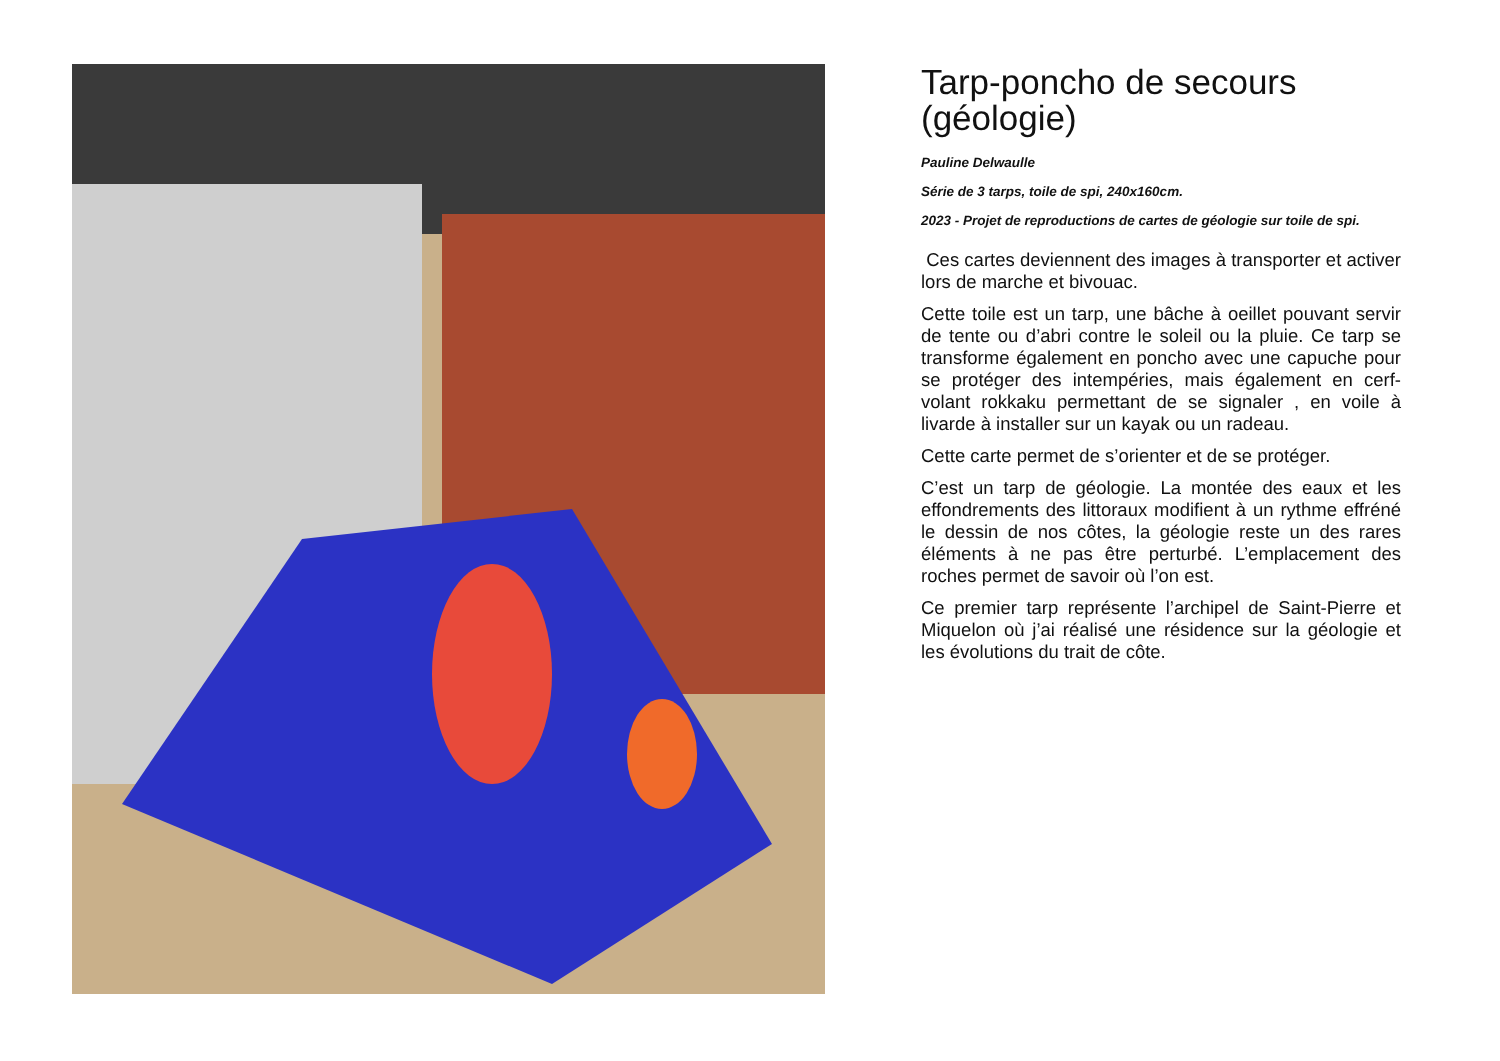Tarp-poncho de secours (géologie)
Pauline Delwaulle
Série de 3 tarps, toile de spi, 240x160cm.
2023 - Projet de reproductions de cartes de géologie sur toile de spi.
Ces cartes deviennent des images à transporter et activer lors de marche et bivouac.
Cette toile est un tarp, une bâche à oeillet pouvant servir de tente ou d’abri contre le soleil ou la pluie. Ce tarp se transforme également en poncho avec une capuche pour se protéger des intempéries, mais également en cerf-volant rokkaku permettant de se signaler , en voile à livarde à installer sur un kayak ou un radeau.
Cette carte permet de s’orienter et de se protéger.
C’est un tarp de géologie. La montée des eaux et les effondrements des littoraux modifient à un rythme effréné le dessin de nos côtes, la géologie reste un des rares éléments à ne pas être perturbé. L’emplacement des roches permet de savoir où l’on est.
Ce premier tarp représente l’archipel de Saint-Pierre et Miquelon où j’ai réalisé une résidence sur la géologie et les évolutions du trait de côte.